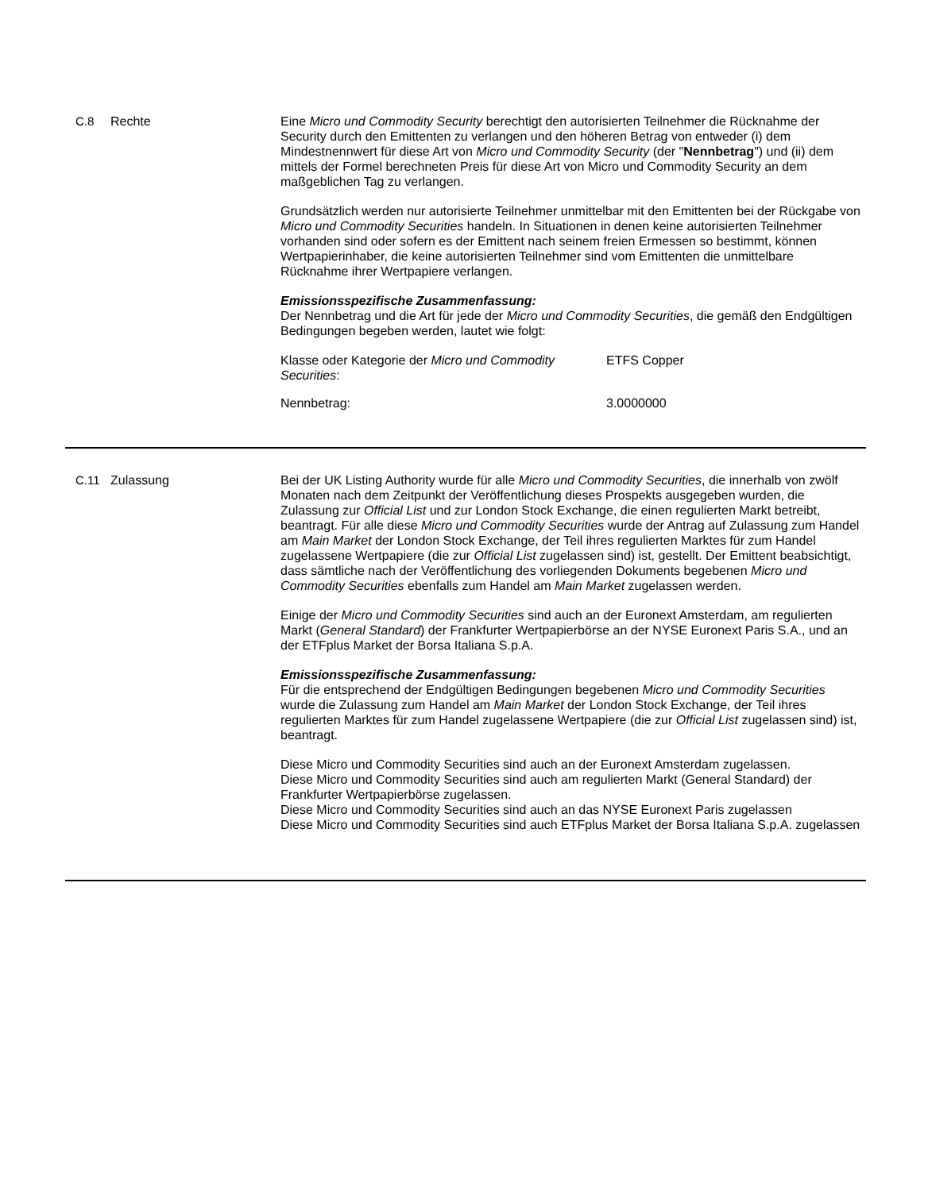C.8 Rechte Eine Micro und Commodity Security berechtigt den autorisierten Teilnehmer die Rücknahme der Security durch den Emittenten zu verlangen und den höheren Betrag von entweder (i) dem Mindestnennwert für diese Art von Micro und Commodity Security (der "Nennbetrag") und (ii) dem mittels der Formel berechneten Preis für diese Art von Micro und Commodity Security an dem maßgeblichen Tag zu verlangen.
Grundsätzlich werden nur autorisierte Teilnehmer unmittelbar mit den Emittenten bei der Rückgabe von Micro und Commodity Securities handeln. In Situationen in denen keine autorisierten Teilnehmer vorhanden sind oder sofern es der Emittent nach seinem freien Ermessen so bestimmt, können Wertpapierinhaber, die keine autorisierten Teilnehmer sind vom Emittenten die unmittelbare Rücknahme ihrer Wertpapiere verlangen.
Emissionsspezifische Zusammenfassung:
Der Nennbetrag und die Art für jede der Micro und Commodity Securities, die gemäß den Endgültigen Bedingungen begeben werden, lautet wie folgt:
| Klasse oder Kategorie der Micro und Commodity Securities : | ETFS Copper |
| Nennbetrag: | 3.0000000 |
C.11 Zulassung Bei der UK Listing Authority wurde für alle Micro und Commodity Securities, die innerhalb von zwölf Monaten nach dem Zeitpunkt der Veröffentlichung dieses Prospekts ausgegeben wurden, die Zulassung zur Official List und zur London Stock Exchange, die einen regulierten Markt betreibt, beantragt. Für alle diese Micro und Commodity Securities wurde der Antrag auf Zulassung zum Handel am Main Market der London Stock Exchange, der Teil ihres regulierten Marktes für zum Handel zugelassene Wertpapiere (die zur Official List zugelassen sind) ist, gestellt. Der Emittent beabsichtigt, dass sämtliche nach der Veröffentlichung des vorliegenden Dokuments begebenen Micro und Commodity Securities ebenfalls zum Handel am Main Market zugelassen werden.
Einige der Micro und Commodity Securities sind auch an der Euronext Amsterdam, am regulierten Markt (General Standard) der Frankfurter Wertpapierbörse an der NYSE Euronext Paris S.A., und an der ETFplus Market der Borsa Italiana S.p.A.
Emissionsspezifische Zusammenfassung:
Für die entsprechend der Endgültigen Bedingungen begebenen Micro und Commodity Securities wurde die Zulassung zum Handel am Main Market der London Stock Exchange, der Teil ihres regulierten Marktes für zum Handel zugelassene Wertpapiere (die zur Official List zugelassen sind) ist, beantragt.
Diese Micro und Commodity Securities sind auch an der Euronext Amsterdam zugelassen.
Diese Micro und Commodity Securities sind auch am regulierten Markt (General Standard) der Frankfurter Wertpapierbörse zugelassen.
Diese Micro und Commodity Securities sind auch an das NYSE Euronext Paris zugelassen
Diese Micro und Commodity Securities sind auch ETFplus Market der Borsa Italiana S.p.A. zugelassen